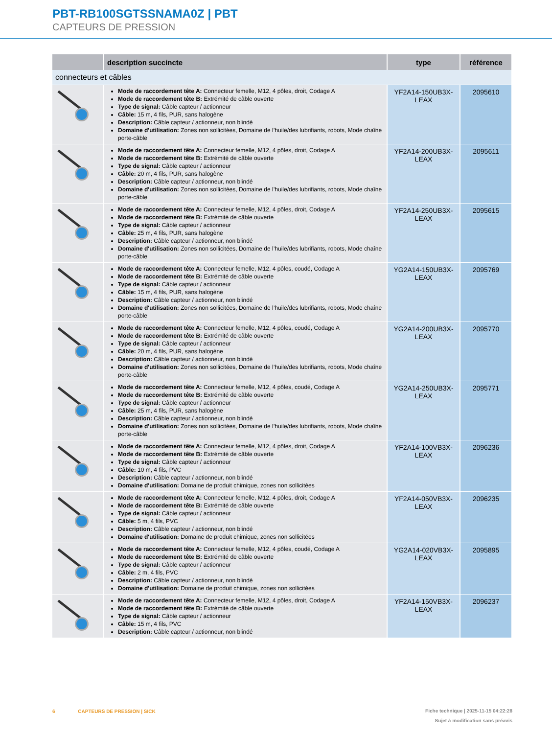PBT-RB100SGTSSNAMA0Z | PBT
CAPTEURS DE PRESSION
| | description succincte | type | référence |
| --- | --- | --- | --- |
| connecteurs et câbles | | | |
| | Mode de raccordement tête A: Connecteur femelle, M12, 4 pôles, droit, Codage A Mode de raccordement tête B: Extrémité de câble ouverte Type de signal: Câble capteur / actionneur Câble: 15 m, 4 fils, PUR, sans halogène Description: Câble capteur / actionneur, non blindé Domaine d'utilisation: Zones non sollicitées, Domaine de l’huile/des lubrifiants, robots, Mode chaîne porte-câble | YF2A14-150UB3X-LEAX | 2095610 |
| | Mode de raccordement tête A: Connecteur femelle, M12, 4 pôles, droit, Codage A Mode de raccordement tête B: Extrémité de câble ouverte Type de signal: Câble capteur / actionneur Câble: 20 m, 4 fils, PUR, sans halogène Description: Câble capteur / actionneur, non blindé Domaine d'utilisation: Zones non sollicitées, Domaine de l’huile/des lubrifiants, robots, Mode chaîne porte-câble | YF2A14-200UB3X-LEAX | 2095611 |
| | Mode de raccordement tête A: Connecteur femelle, M12, 4 pôles, droit, Codage A Mode de raccordement tête B: Extrémité de câble ouverte Type de signal: Câble capteur / actionneur Câble: 25 m, 4 fils, PUR, sans halogène Description: Câble capteur / actionneur, non blindé Domaine d'utilisation: Zones non sollicitées, Domaine de l’huile/des lubrifiants, robots, Mode chaîne porte-câble | YF2A14-250UB3X-LEAX | 2095615 |
| | Mode de raccordement tête A: Connecteur femelle, M12, 4 pôles, coudé, Codage A Mode de raccordement tête B: Extrémité de câble ouverte Type de signal: Câble capteur / actionneur Câble: 15 m, 4 fils, PUR, sans halogène Description: Câble capteur / actionneur, non blindé Domaine d'utilisation: Zones non sollicitées, Domaine de l’huile/des lubrifiants, robots, Mode chaîne porte-câble | YG2A14-150UB3X-LEAX | 2095769 |
| | Mode de raccordement tête A: Connecteur femelle, M12, 4 pôles, coudé, Codage A Mode de raccordement tête B: Extrémité de câble ouverte Type de signal: Câble capteur / actionneur Câble: 20 m, 4 fils, PUR, sans halogène Description: Câble capteur / actionneur, non blindé Domaine d'utilisation: Zones non sollicitées, Domaine de l’huile/des lubrifiants, robots, Mode chaîne porte-câble | YG2A14-200UB3X-LEAX | 2095770 |
| | Mode de raccordement tête A: Connecteur femelle, M12, 4 pôles, coudé, Codage A Mode de raccordement tête B: Extrémité de câble ouverte Type de signal: Câble capteur / actionneur Câble: 25 m, 4 fils, PUR, sans halogène Description: Câble capteur / actionneur, non blindé Domaine d'utilisation: Zones non sollicitées, Domaine de l’huile/des lubrifiants, robots, Mode chaîne porte-câble | YG2A14-250UB3X-LEAX | 2095771 |
| | Mode de raccordement tête A: Connecteur femelle, M12, 4 pôles, droit, Codage A Mode de raccordement tête B: Extrémité de câble ouverte Type de signal: Câble capteur / actionneur Câble: 10 m, 4 fils, PVC Description: Câble capteur / actionneur, non blindé Domaine d'utilisation: Domaine de produit chimique, zones non sollicitées | YF2A14-100VB3X-LEAX | 2096236 |
| | Mode de raccordement tête A: Connecteur femelle, M12, 4 pôles, droit, Codage A Mode de raccordement tête B: Extrémité de câble ouverte Type de signal: Câble capteur / actionneur Câble: 5 m, 4 fils, PVC Description: Câble capteur / actionneur, non blindé Domaine d'utilisation: Domaine de produit chimique, zones non sollicitées | YF2A14-050VB3X-LEAX | 2096235 |
| | Mode de raccordement tête A: Connecteur femelle, M12, 4 pôles, coudé, Codage A Mode de raccordement tête B: Extrémité de câble ouverte Type de signal: Câble capteur / actionneur Câble: 2 m, 4 fils, PVC Description: Câble capteur / actionneur, non blindé Domaine d'utilisation: Domaine de produit chimique, zones non sollicitées | YG2A14-020VB3X-LEAX | 2095895 |
| | Mode de raccordement tête A: Connecteur femelle, M12, 4 pôles, droit, Codage A Mode de raccordement tête B: Extrémité de câble ouverte Type de signal: Câble capteur / actionneur Câble: 15 m, 4 fils, PVC Description: Câble capteur / actionneur, non blindé | YF2A14-150VB3X-LEAX | 2096237 |
Fiche technique | 2025-11-15 04:22:28
Sujet à modification sans préavis
6 CAPTEURS DE PRESSION | SICK